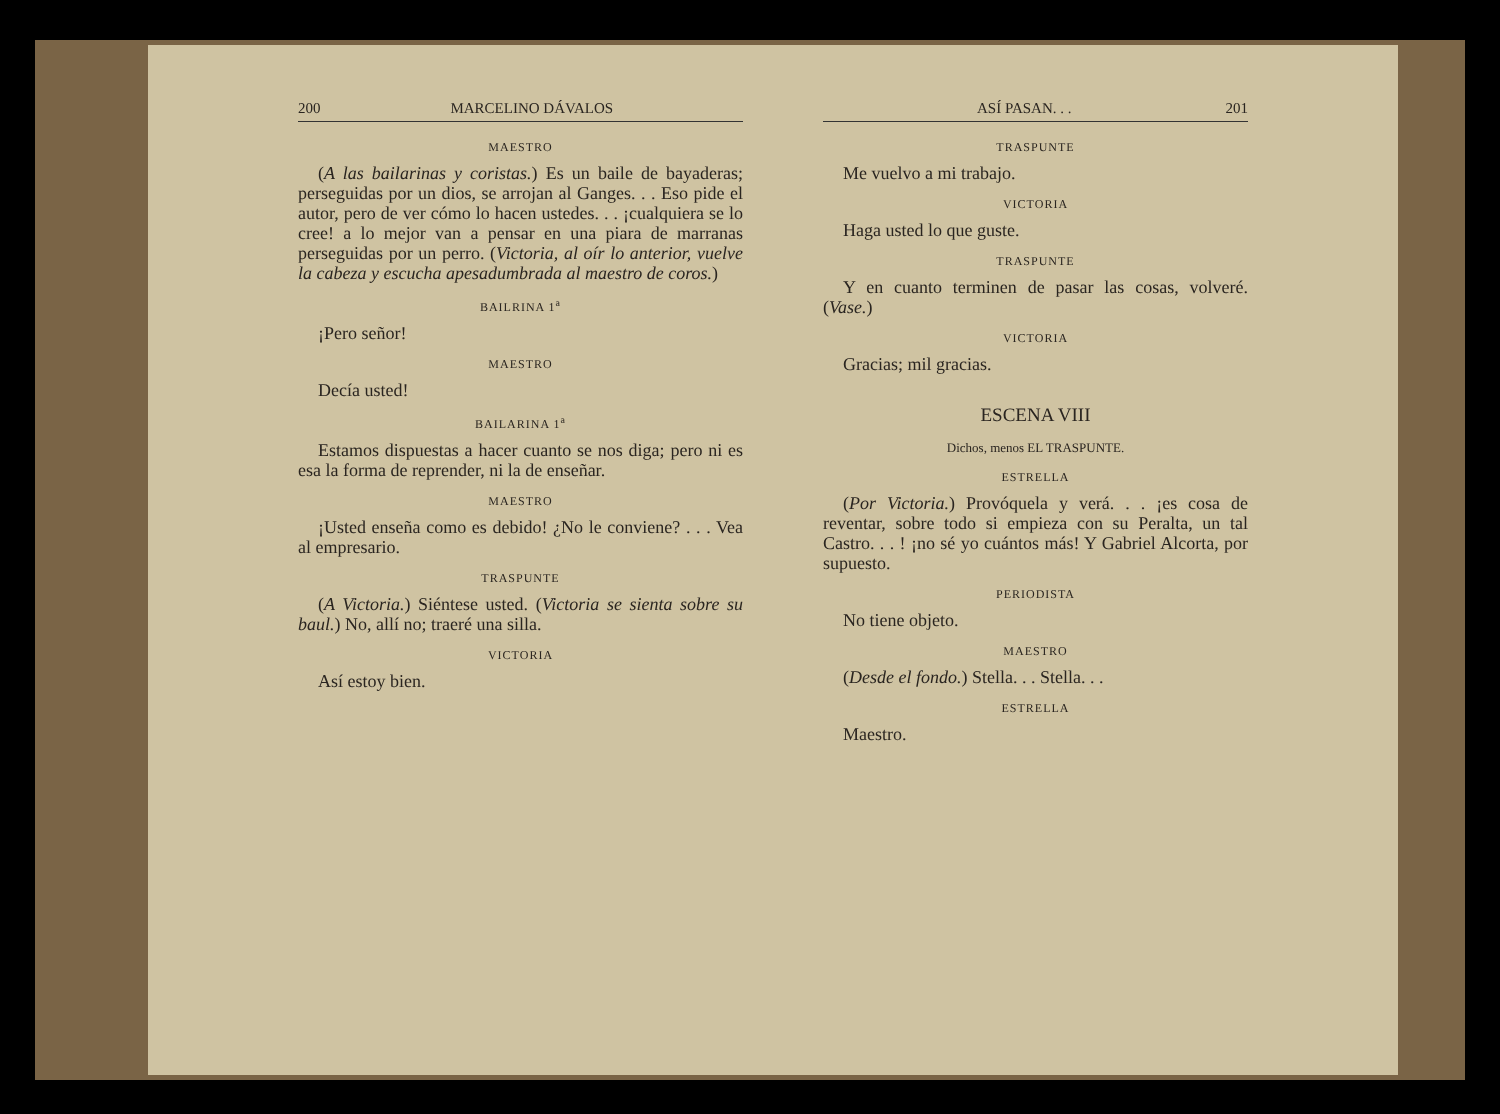200 MARCELINO DÁVALOS
MAESTRO
(A las bailarinas y coristas.) Es un baile de bayaderas; perseguidas por un dios, se arrojan al Ganges. . . Eso pide el autor, pero de ver cómo lo hacen ustedes. . . ¡cualquiera se lo cree! a lo mejor van a pensar en una piara de marranas perseguidas por un perro. (Victoria, al oír lo anterior, vuelve la cabeza y escucha apesadumbrada al maestro de coros.)
BAILRINA 1<sup>a</sup>
¡Pero señor!
MAESTRO
Decía usted!
BAILARINA 1<sup>a</sup>
Estamos dispuestas a hacer cuanto se nos diga; pero ni es esa la forma de reprender, ni la de enseñar.
MAESTRO
¡Usted enseña como es debido! ¿No le conviene? . . . Vea al empresario.
TRASPUNTE
(A Victoria.) Siéntese usted. (Victoria se sienta sobre su baul.) No, allí no; traeré una silla.
VICTORIA
Así estoy bien.
ASÍ PASAN. . . 201
TRASPUNTE
Me vuelvo a mi trabajo.
VICTORIA
Haga usted lo que guste.
TRASPUNTE
Y en cuanto terminen de pasar las cosas, volveré. (Vase.)
VICTORIA
Gracias; mil gracias.
ESCENA VIII
Dichos, menos EL TRASPUNTE.
ESTRELLA
(Por Victoria.) Provóquela y verá. . . ¡es cosa de reventar, sobre todo si empieza con su Peralta, un tal Castro. . . ! ¡no sé yo cuántos más! Y Gabriel Alcorta, por supuesto.
PERIODISTA
No tiene objeto.
MAESTRO
(Desde el fondo.) Stella. . . Stella. . .
ESTRELLA
Maestro.